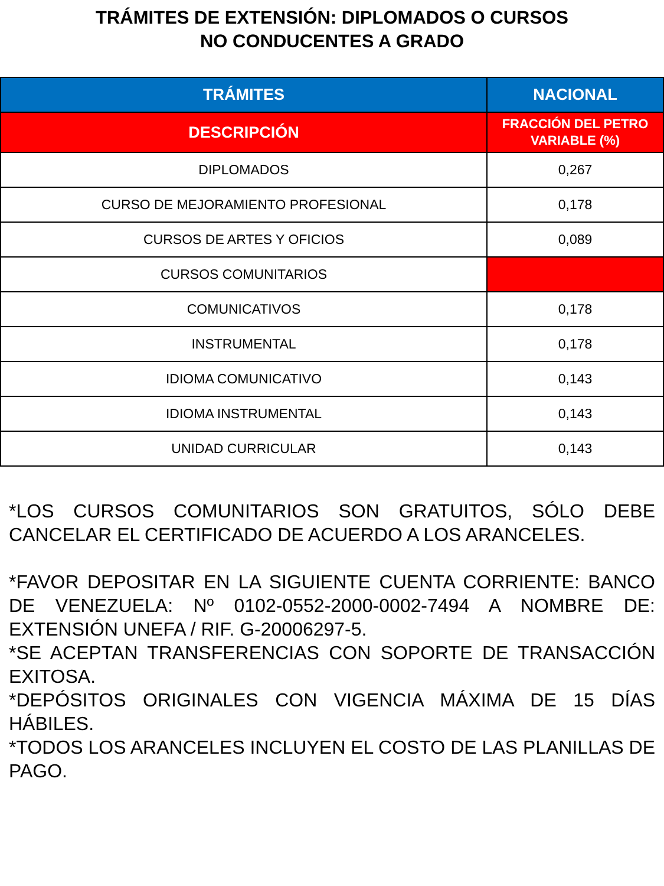TRÁMITES DE EXTENSIÓN: DIPLOMADOS O CURSOS
NO CONDUCENTES A GRADO
| TRÁMITES | NACIONAL |
| --- | --- |
| DESCRIPCIÓN | FRACCIÓN DEL PETRO VARIABLE (%) |
| DIPLOMADOS | 0,267 |
| CURSO DE MEJORAMIENTO PROFESIONAL | 0,178 |
| CURSOS DE ARTES Y OFICIOS | 0,089 |
| CURSOS COMUNITARIOS | |
| COMUNICATIVOS | 0,178 |
| INSTRUMENTAL | 0,178 |
| IDIOMA COMUNICATIVO | 0,143 |
| IDIOMA INSTRUMENTAL | 0,143 |
| UNIDAD CURRICULAR | 0,143 |
*LOS CURSOS COMUNITARIOS SON GRATUITOS, SÓLO DEBE CANCELAR EL CERTIFICADO DE ACUERDO A LOS ARANCELES.
*FAVOR DEPOSITAR EN LA SIGUIENTE CUENTA CORRIENTE: BANCO DE VENEZUELA: Nº 0102-0552-2000-0002-7494 A NOMBRE DE: EXTENSIÓN UNEFA / RIF. G-20006297-5.
*SE ACEPTAN TRANSFERENCIAS CON SOPORTE DE TRANSACCIÓN EXITOSA.
*DEPÓSITOS ORIGINALES CON VIGENCIA MÁXIMA DE 15 DÍAS HÁBILES.
*TODOS LOS ARANCELES INCLUYEN EL COSTO DE LAS PLANILLAS DE PAGO.